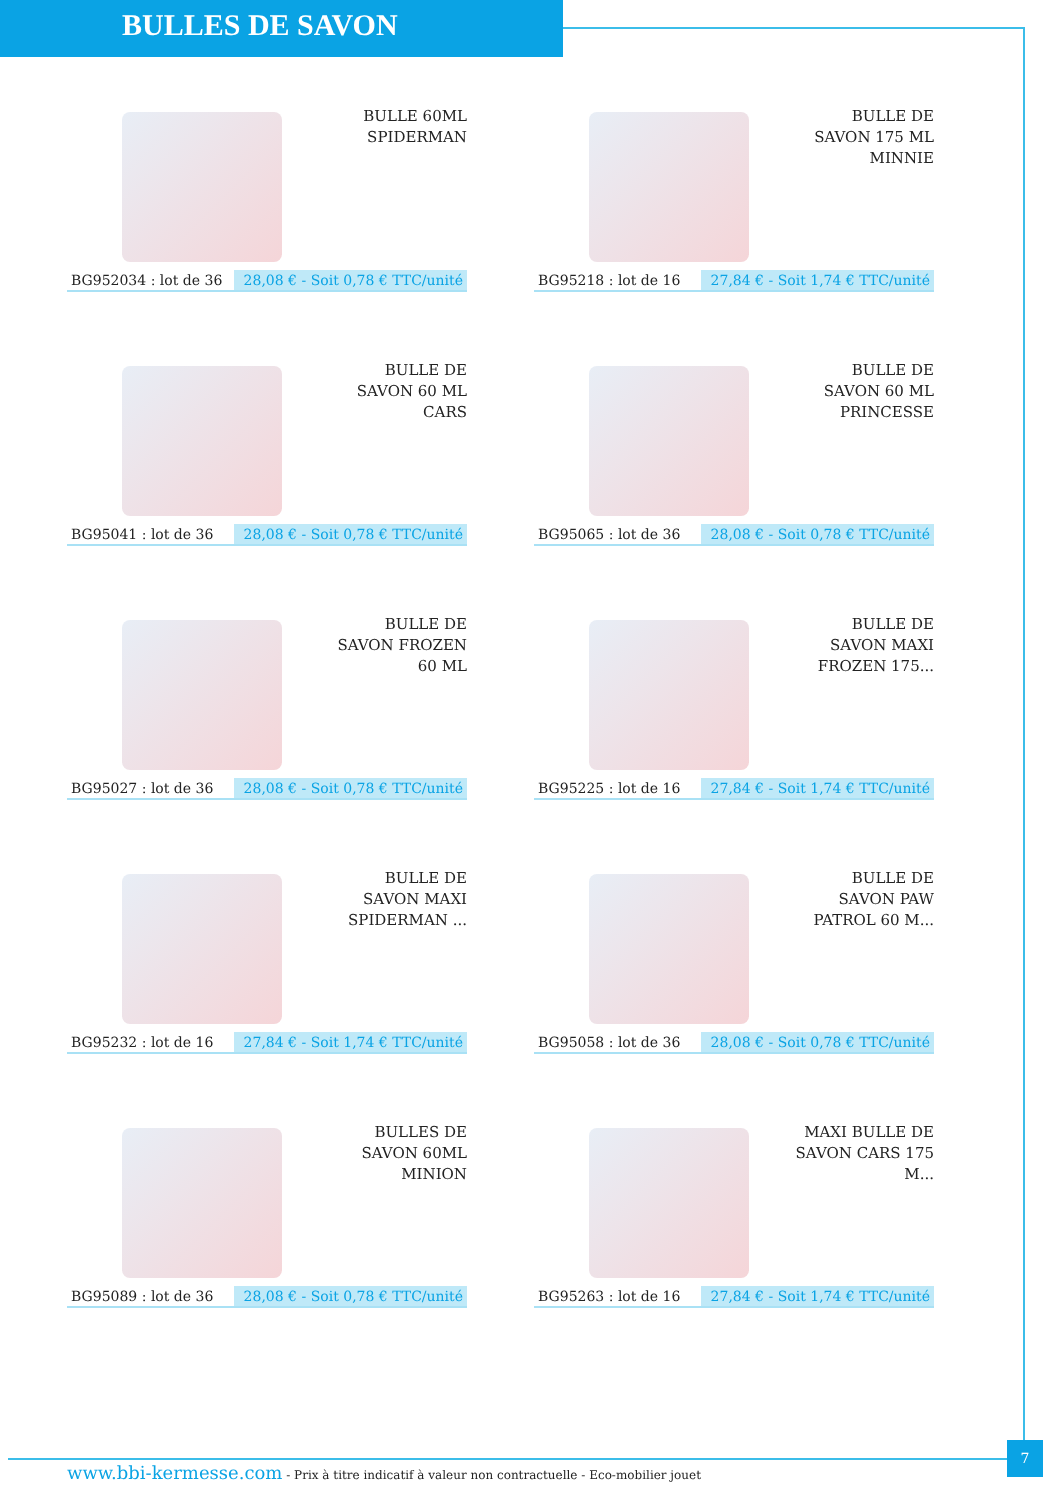BULLES DE SAVON
BULLE 60ML SPIDERMAN
BG952034 : lot de 36 28,08 € - Soit 0,78 € TTC/unité
BULLE DE SAVON 175 ML MINNIE
BG95218 : lot de 16 27,84 € - Soit 1,74 € TTC/unité
BULLE DE SAVON 60 ML CARS
BG95041 : lot de 36 28,08 € - Soit 0,78 € TTC/unité
BULLE DE SAVON 60 ML PRINCESSE
BG95065 : lot de 36 28,08 € - Soit 0,78 € TTC/unité
BULLE DE SAVON FROZEN 60 ML
BG95027 : lot de 36 28,08 € - Soit 0,78 € TTC/unité
BULLE DE SAVON MAXI FROZEN 175...
BG95225 : lot de 16 27,84 € - Soit 1,74 € TTC/unité
BULLE DE SAVON MAXI SPIDERMAN ...
BG95232 : lot de 16 27,84 € - Soit 1,74 € TTC/unité
BULLE DE SAVON PAW PATROL 60 M...
BG95058 : lot de 36 28,08 € - Soit 0,78 € TTC/unité
BULLES DE SAVON 60ML MINION
BG95089 : lot de 36 28,08 € - Soit 0,78 € TTC/unité
MAXI BULLE DE SAVON CARS 175 M...
BG95263 : lot de 16 27,84 € - Soit 1,74 € TTC/unité
www.bbi-kermesse.com - Prix à titre indicatif à valeur non contractuelle - Eco-mobilier jouet
7